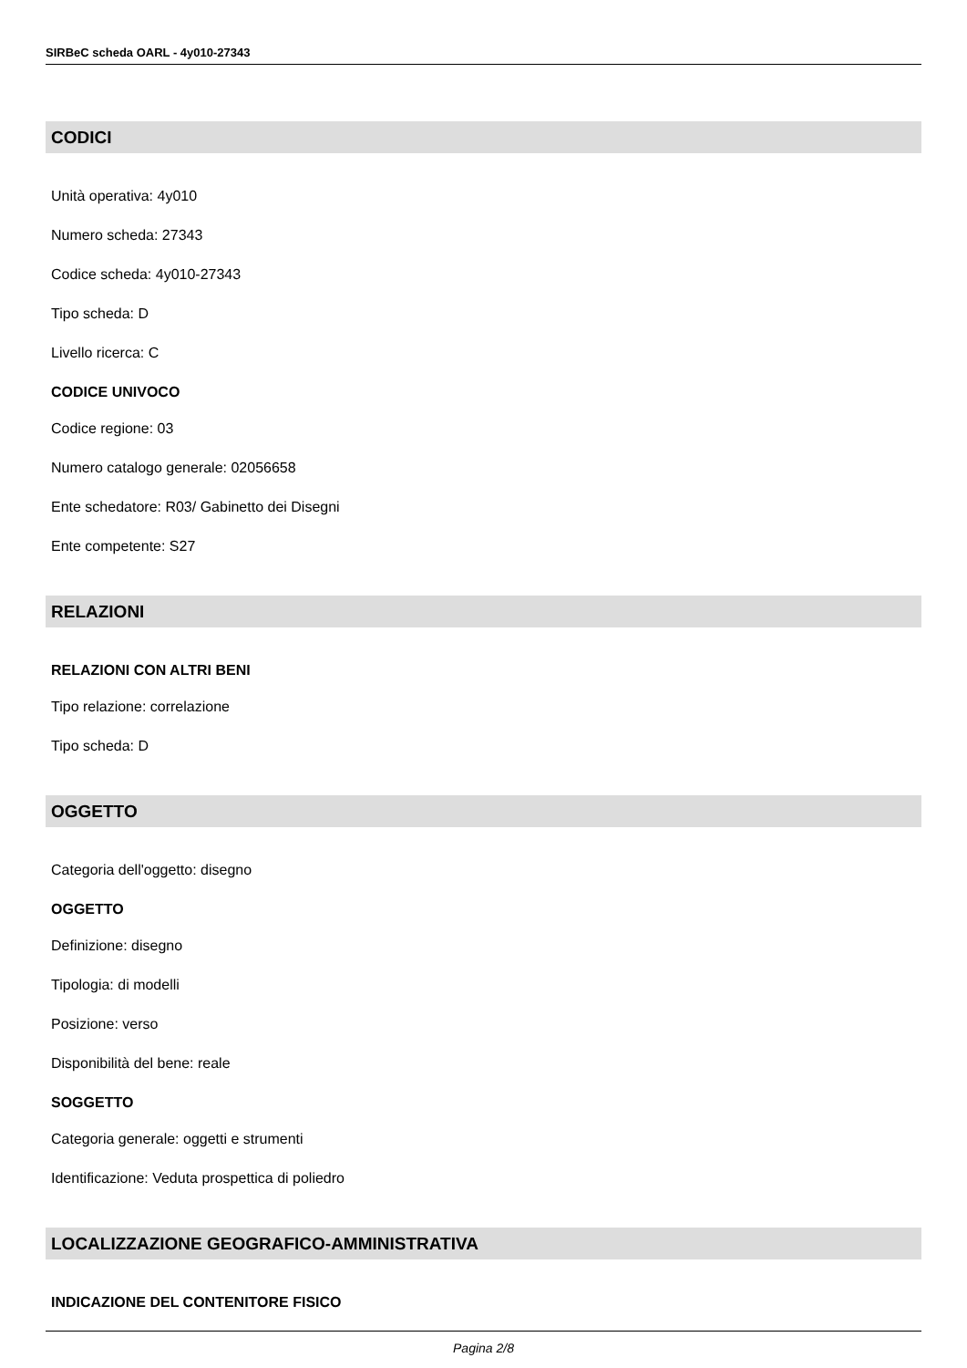SIRBeC scheda OARL - 4y010-27343
CODICI
Unità operativa: 4y010
Numero scheda: 27343
Codice scheda: 4y010-27343
Tipo scheda: D
Livello ricerca: C
CODICE UNIVOCO
Codice regione: 03
Numero catalogo generale: 02056658
Ente schedatore: R03/ Gabinetto dei Disegni
Ente competente: S27
RELAZIONI
RELAZIONI CON ALTRI BENI
Tipo relazione: correlazione
Tipo scheda: D
OGGETTO
Categoria dell'oggetto: disegno
OGGETTO
Definizione: disegno
Tipologia: di modelli
Posizione: verso
Disponibilità del bene: reale
SOGGETTO
Categoria generale: oggetti e strumenti
Identificazione: Veduta prospettica di poliedro
LOCALIZZAZIONE GEOGRAFICO-AMMINISTRATIVA
INDICAZIONE DEL CONTENITORE FISICO
Pagina 2/8